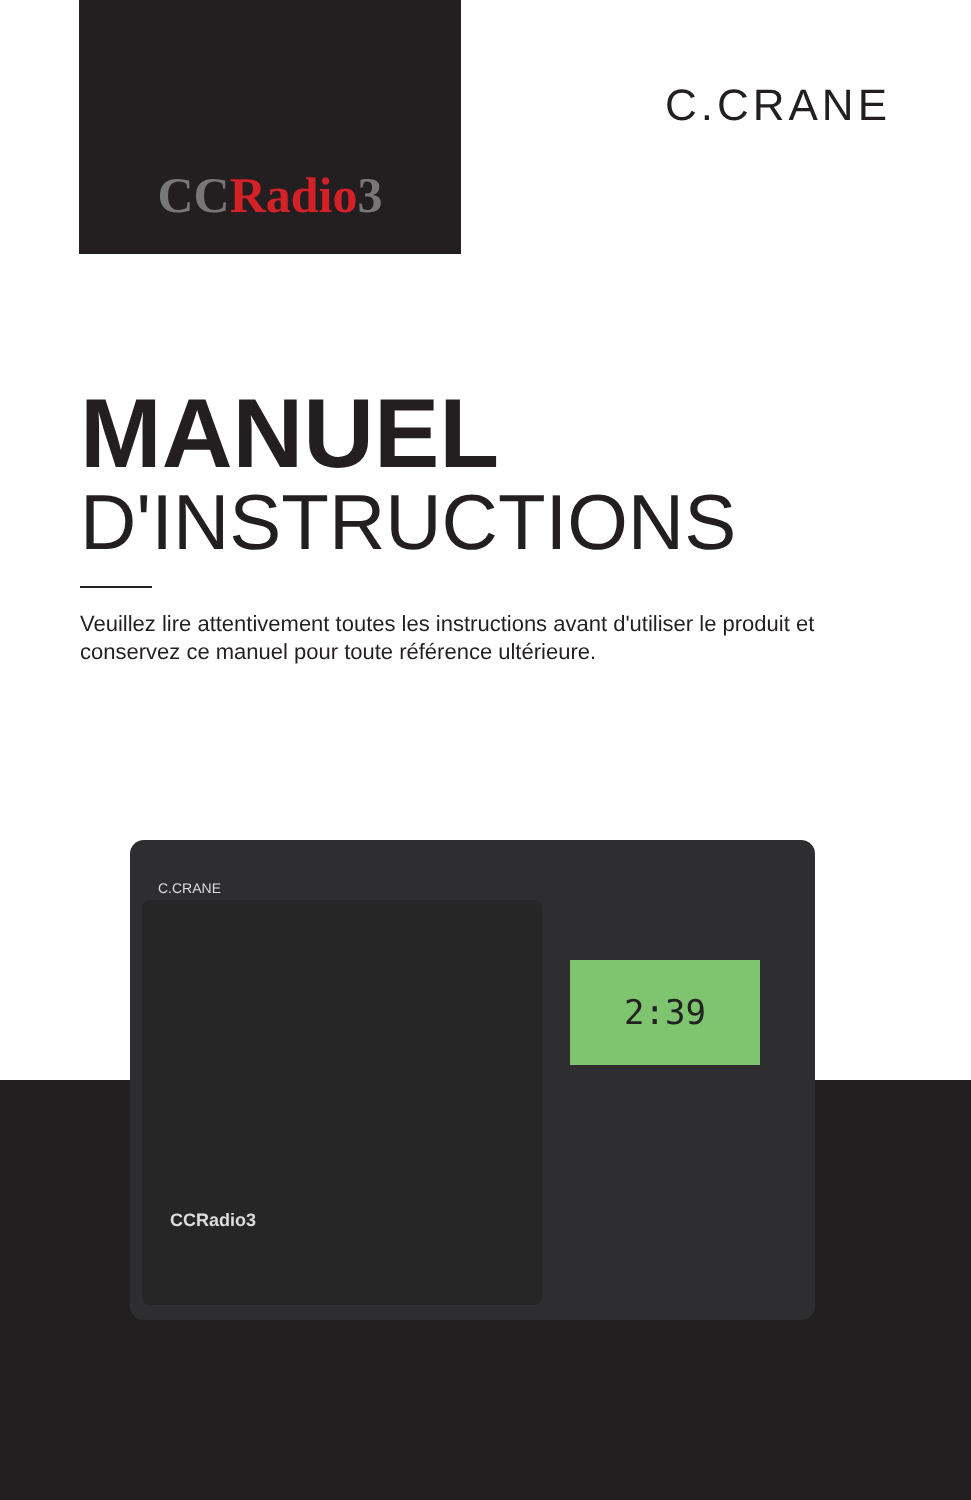CCRadio3
C.CRANE
MANUEL
D'INSTRUCTIONS
Veuillez lire attentivement toutes les instructions avant d'utiliser le produit et conservez ce manuel pour toute référence ultérieure.
C.CRANE
2:39
CCRadio3